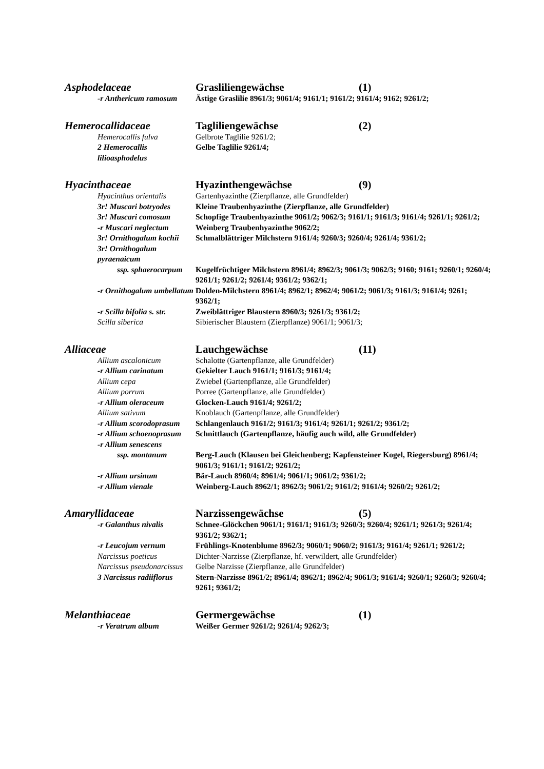Asphodelaceae Grasliliengewächse (1)
-r Anthericum ramosum Ästige Graslilie 8961/3; 9061/4; 9161/1; 9161/2; 9161/4; 9162; 9261/2;
Hemerocallidaceae Tagliliengewächse (2)
Hemerocallis fulva Gelbrote Taglilie 9261/2;
2 Hemerocallis lilioasphodelus Gelbe Taglilie 9261/4;
Hyacinthaceae Hyazinthengewächse (9)
Hyacinthus orientalis Gartenhyazinthe (Zierpflanze, alle Grundfelder)
3r! Muscari botryodes Kleine Traubenhyazinthe (Zierpflanze, alle Grundfelder)
3r! Muscari comosum Schopfige Traubenhyazinthe 9061/2; 9062/3; 9161/1; 9161/3; 9161/4; 9261/1; 9261/2;
-r Muscari neglectum Weinberg Traubenhyazinthe 9062/2;
3r! Ornithogalum kochii Schmalblättriger Milchstern 9161/4; 9260/3; 9260/4; 9261/4; 9361/2;
3r! Ornithogalum pyraenaicum
ssp. sphaerocarpum Kugelfrüchtiger Milchstern 8961/4; 8962/3; 9061/3; 9062/3; 9160; 9161; 9260/1; 9260/4; 9261/1; 9261/2; 9261/4; 9361/2; 9362/1;
-r Ornithogalum umbellatum Dolden-Milchstern 8961/4; 8962/1; 8962/4; 9061/2; 9061/3; 9161/3; 9161/4; 9261; 9362/1;
-r Scilla bifolia s. str. Zweiblättriger Blaustern 8960/3; 9261/3; 9361/2;
Scilla siberica Sibierischer Blaustern (Zierpflanze) 9061/1; 9061/3;
Alliaceae Lauchgewächse (11)
Allium ascalonicum Schalotte (Gartenpflanze, alle Grundfelder)
-r Allium carinatum Gekielter Lauch 9161/1; 9161/3; 9161/4;
Allium cepa Zwiebel (Gartenpflanze, alle Grundfelder)
Allium porrum Porree (Gartenpflanze, alle Grundfelder)
-r Allium oleraceum Glocken-Lauch 9161/4; 9261/2;
Allium sativum Knoblauch (Gartenpflanze, alle Grundfelder)
-r Allium scorodoprasum Schlangenlauch 9161/2; 9161/3; 9161/4; 9261/1; 9261/2; 9361/2;
-r Allium schoenoprasum Schnittlauch (Gartenpflanze, häufig auch wild, alle Grundfelder)
-r Allium senescens
ssp. montanum Berg-Lauch (Klausen bei Gleichenberg; Kapfensteiner Kogel, Riegersburg) 8961/4; 9061/3; 9161/1; 9161/2; 9261/2;
-r Allium ursinum Bär-Lauch 8960/4; 8961/4; 9061/1; 9061/2; 9361/2;
-r Allium vienale Weinberg-Lauch 8962/1; 8962/3; 9061/2; 9161/2; 9161/4; 9260/2; 9261/2;
Amaryllidaceae Narzissengewächse (5)
-r Galanthus nivalis Schnee-Glöckchen 9061/1; 9161/1; 9161/3; 9260/3; 9260/4; 9261/1; 9261/3; 9261/4; 9361/2; 9362/1;
-r Leucojum vernum Frühlings-Knotenblume 8962/3; 9060/1; 9060/2; 9161/3; 9161/4; 9261/1; 9261/2;
Narcissus poeticus Dichter-Narzisse (Zierpflanze, hf. verwildert, alle Grundfelder)
Narcissus pseudonarcissus Gelbe Narzisse (Zierpflanze, alle Grundfelder)
3 Narcissus radiiflorus Stern-Narzisse 8961/2; 8961/4; 8962/1; 8962/4; 9061/3; 9161/4; 9260/1; 9260/3; 9260/4; 9261; 9361/2;
Melanthiaceae Germergewächse (1)
-r Veratrum album Weißer Germer 9261/2; 9261/4; 9262/3;